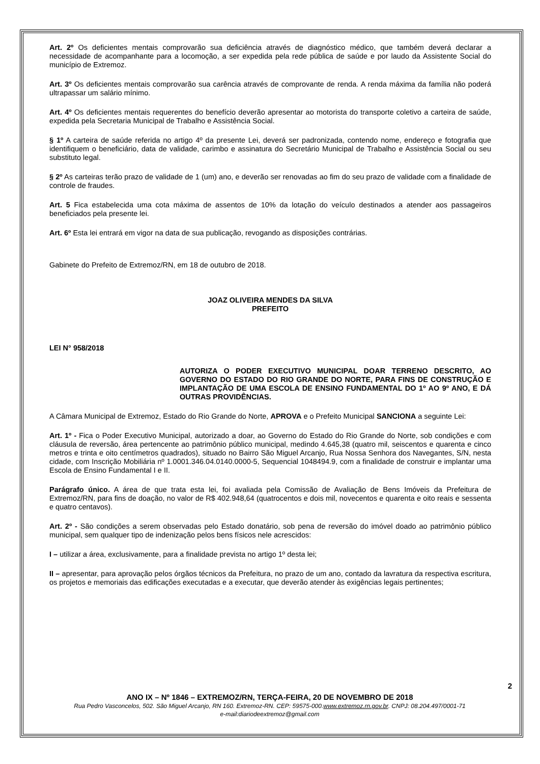Art. 2º Os deficientes mentais comprovarão sua deficiência através de diagnóstico médico, que também deverá declarar a necessidade de acompanhante para a locomoção, a ser expedida pela rede pública de saúde e por laudo da Assistente Social do município de Extremoz.
Art. 3º Os deficientes mentais comprovarão sua carência através de comprovante de renda. A renda máxima da família não poderá ultrapassar um salário mínimo.
Art. 4º Os deficientes mentais requerentes do benefício deverão apresentar ao motorista do transporte coletivo a carteira de saúde, expedida pela Secretaria Municipal de Trabalho e Assistência Social.
§ 1º A carteira de saúde referida no artigo 4º da presente Lei, deverá ser padronizada, contendo nome, endereço e fotografia que identifiquem o beneficiário, data de validade, carimbo e assinatura do Secretário Municipal de Trabalho e Assistência Social ou seu substituto legal.
§ 2º As carteiras terão prazo de validade de 1 (um) ano, e deverão ser renovadas ao fim do seu prazo de validade com a finalidade de controle de fraudes.
Art. 5 Fica estabelecida uma cota máxima de assentos de 10% da lotação do veículo destinados a atender aos passageiros beneficiados pela presente lei.
Art. 6º Esta lei entrará em vigor na data de sua publicação, revogando as disposições contrárias.
Gabinete do Prefeito de Extremoz/RN, em 18 de outubro de 2018.
JOAZ OLIVEIRA MENDES DA SILVA
PREFEITO
LEI N° 958/2018
AUTORIZA O PODER EXECUTIVO MUNICIPAL DOAR TERRENO DESCRITO, AO GOVERNO DO ESTADO DO RIO GRANDE DO NORTE, PARA FINS DE CONSTRUÇÃO E IMPLANTAÇÃO DE UMA ESCOLA DE ENSINO FUNDAMENTAL DO 1º AO 9º ANO, E DÁ OUTRAS PROVIDÊNCIAS.
A Câmara Municipal de Extremoz, Estado do Rio Grande do Norte, APROVA e o Prefeito Municipal SANCIONA a seguinte Lei:
Art. 1º - Fica o Poder Executivo Municipal, autorizado a doar, ao Governo do Estado do Rio Grande do Norte, sob condições e com cláusula de reversão, área pertencente ao patrimônio público municipal, medindo 4.645,38 (quatro mil, seiscentos e quarenta e cinco metros e trinta e oito centímetros quadrados), situado no Bairro São Miguel Arcanjo, Rua Nossa Senhora dos Navegantes, S/N, nesta cidade, com Inscrição Mobiliária nº 1.0001.346.04.0140.0000-5, Sequencial 1048494.9, com a finalidade de construir e implantar uma Escola de Ensino Fundamental I e II.
Parágrafo único. A área de que trata esta lei, foi avaliada pela Comissão de Avaliação de Bens Imóveis da Prefeitura de Extremoz/RN, para fins de doação, no valor de R$ 402.948,64 (quatrocentos e dois mil, novecentos e quarenta e oito reais e sessenta e quatro centavos).
Art. 2º - São condições a serem observadas pelo Estado donatário, sob pena de reversão do imóvel doado ao patrimônio público municipal, sem qualquer tipo de indenização pelos bens físicos nele acrescidos:
I – utilizar a área, exclusivamente, para a finalidade prevista no artigo 1º desta lei;
II – apresentar, para aprovação pelos órgãos técnicos da Prefeitura, no prazo de um ano, contado da lavratura da respectiva escritura, os projetos e memoriais das edificações executadas e a executar, que deverão atender às exigências legais pertinentes;
2
ANO IX – Nº 1846 – EXTREMOZ/RN, TERÇA-FEIRA, 20 DE NOVEMBRO DE 2018
Rua Pedro Vasconcelos, 502. São Miguel Arcanjo, RN 160. Extremoz-RN. CEP: 59575-000.www.extremoz.rn.gov.br. CNPJ: 08.204.497/0001-71
e-mail:diariodeextremoz@gmail.com